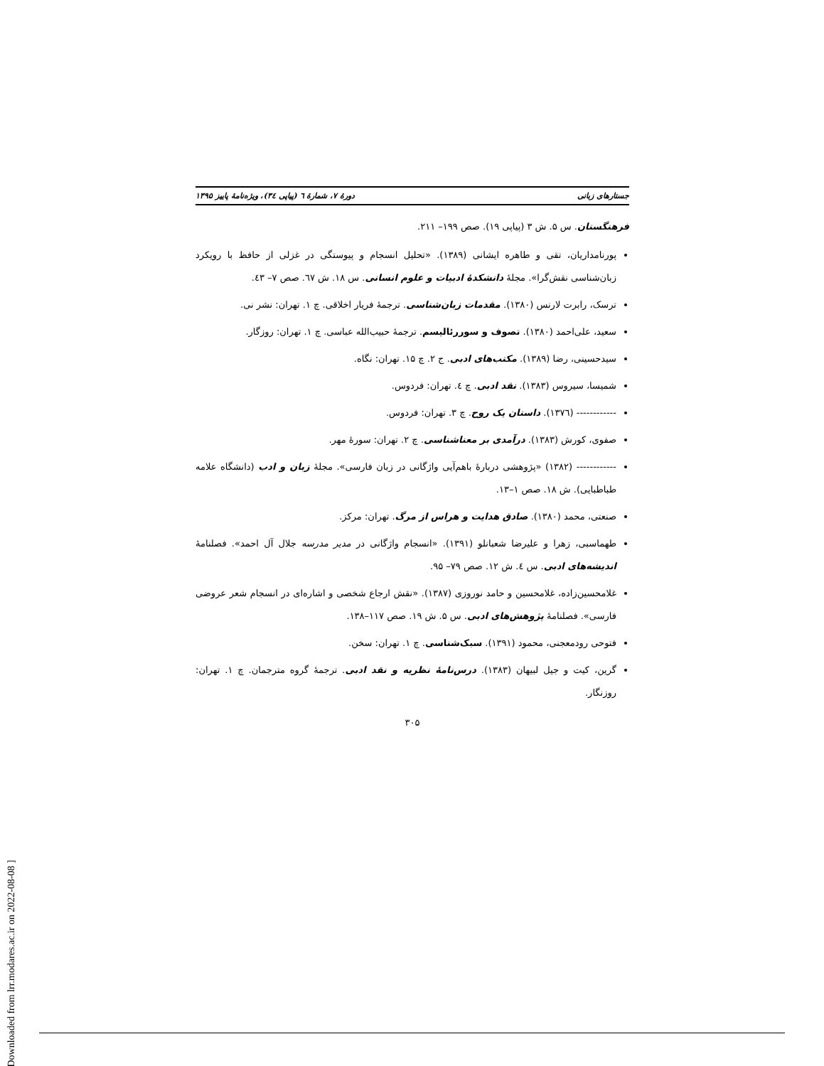جستارهای زبانی دورهٔ ۷، شمارهٔ ٦ (پیاپی ٣٤)، ویژه‌نامهٔ پاییز ۱۳۹۵
فرهنگستان. س ۵. ش ۳ (پیاپی ۱۹). صص ۱۹۹– ۲۱۱.
پورنامداریان، تقی و طاهره ایشانی (۱۳۸۹). «تحلیل انسجام و پیوستگی در غزلی از حافظ با رویکرد زبان‌شناسی نقش‌گرا». مجلهٔ دانشکدهٔ ادبیات و علوم انسانی. س ۱۸. ش ٦٧. صص ۷– ٤۳.
ترسک، رابرت لارنس (۱۳۸۰). مقدمات زبان‌شناسی. ترجمهٔ فریار اخلاقی. چ ۱. تهران: نشر نی.
سعید، علی‌احمد (۱۳۸۰). تصوف و سوررئالیسم. ترجمهٔ حبیب‌الله عباسی. چ ۱. تهران: روزگار.
سیدحسینی، رضا (۱۳۸۹). مکتب‌های ادبی. ج ۲. چ ۱۵. تهران: نگاه.
شمیسا، سیروس (۱۳۸۳). نقد ادبی. چ ٤. تهران: فردوس.
------------ (۱۳۷٦). داستان یک روح. چ ۳. تهران: فردوس.
صفوی، کورش (۱۳۸۳). درآمدی بر معناشناسی. چ ۲. تهران: سورهٔ مهر.
------------ (۱۳۸۲) «پژوهشی دربارهٔ باهم‌آیی واژگانی در زبان فارسی». مجلهٔ زبان و ادب (دانشگاه علامه طباطبایی). ش ۱۸. صص ۱–۱۳.
صنعتی، محمد (۱۳۸۰). صادق هدایت و هراس از مرگ. تهران: مرکز.
طهماسبی، زهرا و علیرضا شعبانلو (۱۳۹۱). «انسجام واژگانی در مدیر مدرسه جلال آل احمد». فصلنامهٔ اندیشه‌های ادبی. س ٤. ش ۱۲. صص ۷۹– ۹۵.
غلامحسین‌زاده، غلامحسین و حامد نوروزی (۱۳۸۷). «نقش ارجاع شخصی و اشاره‌ای در انسجام شعر عروضی فارسی». فصلنامهٔ پژوهش‌های ادبی. س ۵. ش ۱۹. صص ۱۱۷–۱۳۸.
فتوحی رودمعجنی، محمود (۱۳۹۱). سبک‌شناسی. چ ۱. تهران: سخن.
گرین، کیت و جیل لبیهان (۱۳۸۳). درس‌نامهٔ نظریه و نقد ادبی. ترجمهٔ گروه مترجمان. چ ۱. تهران: روزنگار.
۳۰۵
[ Downloaded from lrr.modares.ac.ir on 2022-08-08 ]